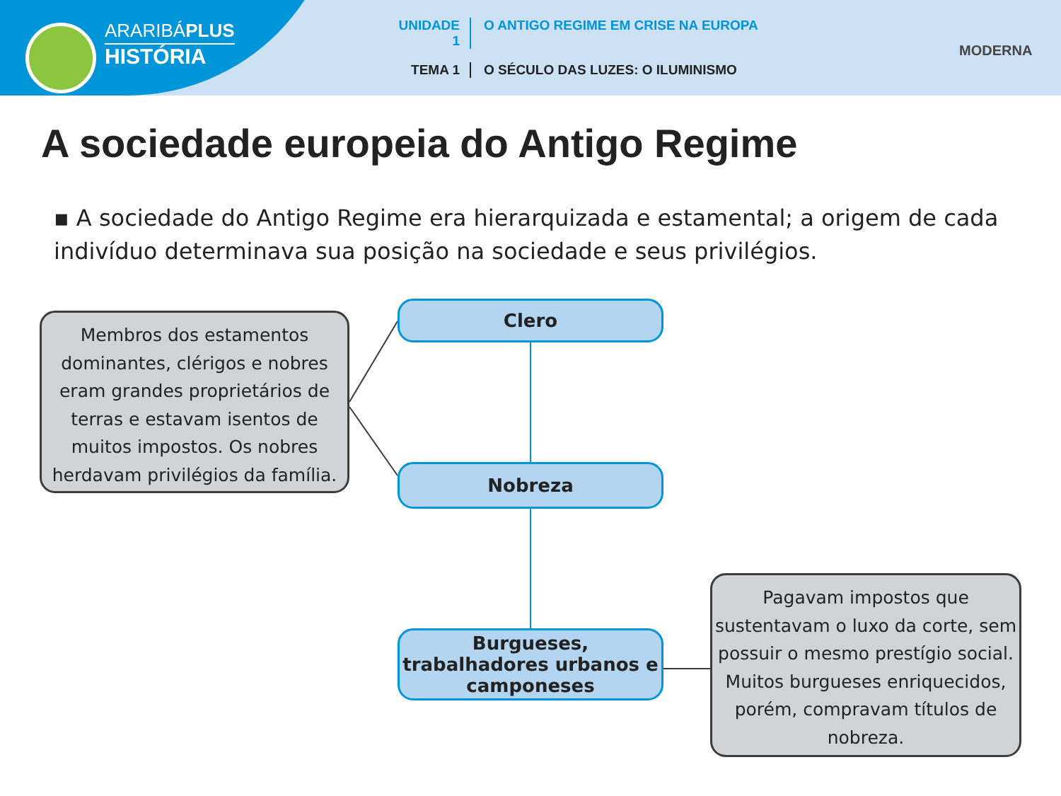ARARIBÁPLUS
HISTÓRIA
UNIDADE 1 O ANTIGO REGIME EM CRISE NA EUROPA
TEMA 1 O SÉCULO DAS LUZES: O ILUMINISMO
MODERNA
A sociedade europeia do Antigo Regime
▪ A sociedade do Antigo Regime era hierarquizada e estamental; a origem de cada indivíduo determinava sua posição na sociedade e seus privilégios.
Membros dos estamentos dominantes, clérigos e nobres eram grandes proprietários de terras e estavam isentos de muitos impostos. Os nobres herdavam privilégios da família.
Clero
Nobreza
Burgueses, trabalhadores urbanos e camponeses
Pagavam impostos que sustentavam o luxo da corte, sem possuir o mesmo prestígio social. Muitos burgueses enriquecidos, porém, compravam títulos de nobreza.